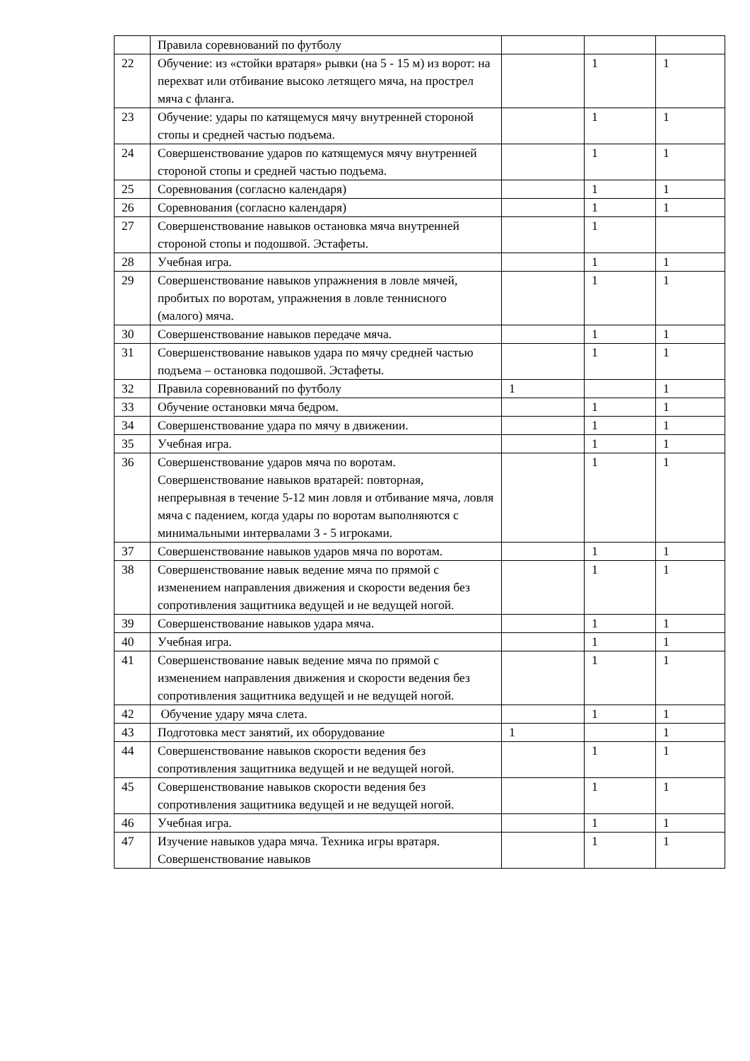| | Правила соревнований по футболу | | | |
| 22 | Обучение: из «стойки вратаря» рывки (на 5 - 15 м) из ворот: на перехват или отбивание высоко летящего мяча, на прострел мяча с фланга. | | 1 | 1 |
| 23 | Обучение: удары по катящемуся мячу внутренней стороной стопы и средней частью подъема. | | 1 | 1 |
| 24 | Совершенствование ударов по катящемуся мячу внутренней стороной стопы и средней частью подъема. | | 1 | 1 |
| 25 | Соревнования (согласно календаря) | | 1 | 1 |
| 26 | Соревнования (согласно календаря) | | 1 | 1 |
| 27 | Совершенствование навыков остановка мяча внутренней стороной стопы и подошвой. Эстафеты. | | 1 | |
| 28 | Учебная игра. | | 1 | 1 |
| 29 | Совершенствование навыков упражнения в ловле мячей, пробитых по воротам, упражнения в ловле теннисного (малого) мяча. | | 1 | 1 |
| 30 | Совершенствование навыков передаче мяча. | | 1 | 1 |
| 31 | Совершенствование навыков удара по мячу средней частью подъема – остановка подошвой. Эстафеты. | | 1 | 1 |
| 32 | Правила соревнований по футболу | 1 | | 1 |
| 33 | Обучение остановки мяча бедром. | | 1 | 1 |
| 34 | Совершенствование удара по мячу в движении. | | 1 | 1 |
| 35 | Учебная игра. | | 1 | 1 |
| 36 | Совершенствование ударов мяча по воротам. Совершенствование навыков вратарей: повторная, непрерывная в течение 5-12 мин ловля и отбивание мяча, ловля мяча с падением, когда удары по воротам выполняются с минимальными интервалами 3 - 5 игроками. | | 1 | 1 |
| 37 | Совершенствование навыков ударов мяча по воротам. | | 1 | 1 |
| 38 | Совершенствование навык ведение мяча по прямой с изменением направления движения и скорости ведения без сопротивления защитника ведущей и не ведущей ногой. | | 1 | 1 |
| 39 | Совершенствование навыков удара мяча. | | 1 | 1 |
| 40 | Учебная игра. | | 1 | 1 |
| 41 | Совершенствование навык ведение мяча по прямой с изменением направления движения и скорости ведения без сопротивления защитника ведущей и не ведущей ногой. | | 1 | 1 |
| 42 | Обучение удару мяча слета. | | 1 | 1 |
| 43 | Подготовка мест занятий, их оборудование | 1 | | 1 |
| 44 | Совершенствование навыков скорости ведения без сопротивления защитника ведущей и не ведущей ногой. | | 1 | 1 |
| 45 | Совершенствование навыков скорости ведения без сопротивления защитника ведущей и не ведущей ногой. | | 1 | 1 |
| 46 | Учебная игра. | | 1 | 1 |
| 47 | Изучение навыков удара мяча. Техника игры вратаря. Совершенствование навыков | | 1 | 1 |